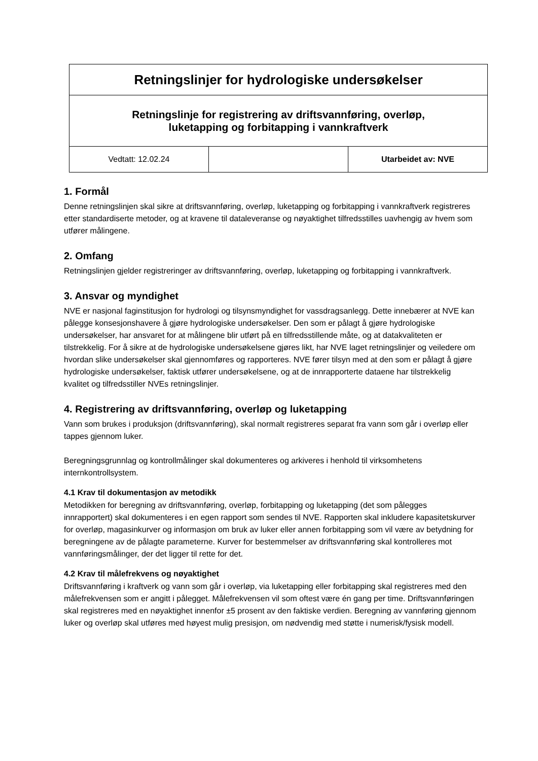| Retningslinjer for hydrologiske undersøkelser | | |
| Retningslinje for registrering av driftsvannføring, overløp, luketapping og forbitapping i vannkraftverk | | |
| Vedtatt: 12.02.24 | | Utarbeidet av: NVE |
1. Formål
Denne retningslinjen skal sikre at driftsvannføring, overløp, luketapping og forbitapping i vannkraftverk registreres etter standardiserte metoder, og at kravene til dataleveranse og nøyaktighet tilfredsstilles uavhengig av hvem som utfører målingene.
2. Omfang
Retningslinjen gjelder registreringer av driftsvannføring, overløp, luketapping og forbitapping i vannkraftverk.
3. Ansvar og myndighet
NVE er nasjonal faginstitusjon for hydrologi og tilsynsmyndighet for vassdragsanlegg. Dette innebærer at NVE kan pålegge konsesjonshavere å gjøre hydrologiske undersøkelser. Den som er pålagt å gjøre hydrologiske undersøkelser, har ansvaret for at målingene blir utført på en tilfredsstillende måte, og at datakvaliteten er tilstrekkelig. For å sikre at de hydrologiske undersøkelsene gjøres likt, har NVE laget retningslinjer og veiledere om hvordan slike undersøkelser skal gjennomføres og rapporteres. NVE fører tilsyn med at den som er pålagt å gjøre hydrologiske undersøkelser, faktisk utfører undersøkelsene, og at de innrapporterte dataene har tilstrekkelig kvalitet og tilfredsstiller NVEs retningslinjer.
4. Registrering av driftsvannføring, overløp og luketapping
Vann som brukes i produksjon (driftsvannføring), skal normalt registreres separat fra vann som går i overløp eller tappes gjennom luker.
Beregningsgrunnlag og kontrollmålinger skal dokumenteres og arkiveres i henhold til virksomhetens internkontrollsystem.
4.1 Krav til dokumentasjon av metodikk
Metodikken for beregning av driftsvannføring, overløp, forbitapping og luketapping (det som pålegges innrapportert) skal dokumenteres i en egen rapport som sendes til NVE. Rapporten skal inkludere kapasitetskurver for overløp, magasinkurver og informasjon om bruk av luker eller annen forbitapping som vil være av betydning for beregningene av de pålagte parameterne. Kurver for bestemmelser av driftsvannføring skal kontrolleres mot vannføringsmålinger, der det ligger til rette for det.
4.2 Krav til målefrekvens og nøyaktighet
Driftsvannføring i kraftverk og vann som går i overløp, via luketapping eller forbitapping skal registreres med den målefrekvensen som er angitt i pålegget. Målefrekvensen vil som oftest være én gang per time. Driftsvannføringen skal registreres med en nøyaktighet innenfor ±5 prosent av den faktiske verdien. Beregning av vannføring gjennom luker og overløp skal utføres med høyest mulig presisjon, om nødvendig med støtte i numerisk/fysisk modell.